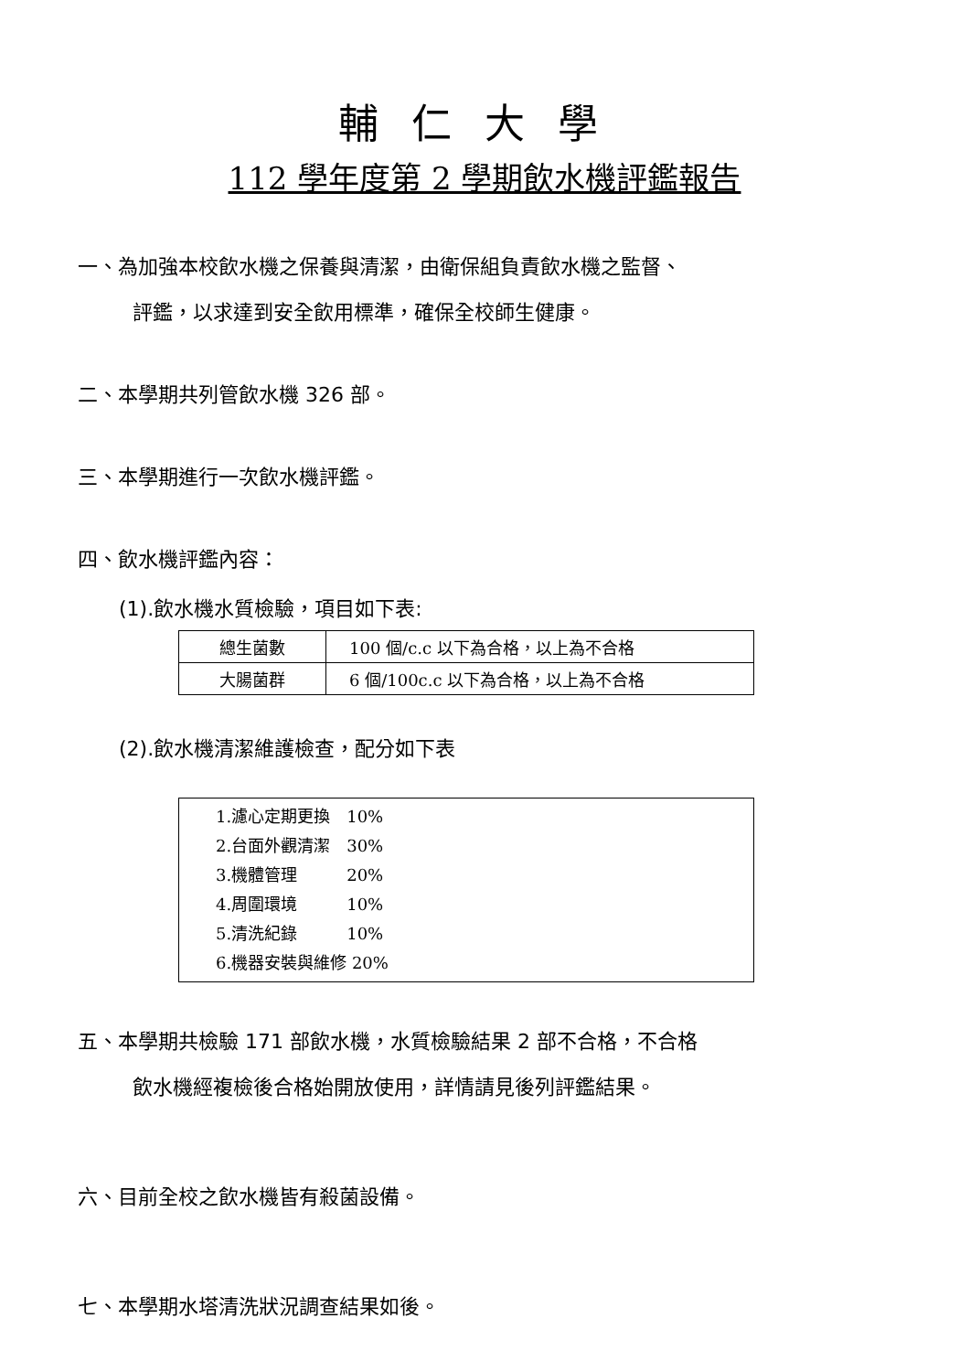輔仁大學
112 學年度第 2 學期飲水機評鑑報告
一、為加強本校飲水機之保養與清潔，由衛保組負責飲水機之監督、
評鑑，以求達到安全飲用標準，確保全校師生健康。
二、本學期共列管飲水機 326 部。
三、本學期進行一次飲水機評鑑。
四、飲水機評鑑內容：
(1).飲水機水質檢驗，項目如下表:
| 總生菌數 | 100 個/c.c 以下為合格，以上為不合格 |
| 大腸菌群 | 6 個/100c.c 以下為合格，以上為不合格 |
(2).飲水機清潔維護檢查，配分如下表
| 1.濾心定期更換 10% 2.台面外觀清潔 30% 3.機體管理 20% 4.周圍環境 10% 5.清洗紀錄 10% 6.機器安裝與維修 20% |
五、本學期共檢驗 171 部飲水機，水質檢驗結果 2 部不合格，不合格
飲水機經複檢後合格始開放使用，詳情請見後列評鑑結果。
六、目前全校之飲水機皆有殺菌設備。
七、本學期水塔清洗狀況調查結果如後。